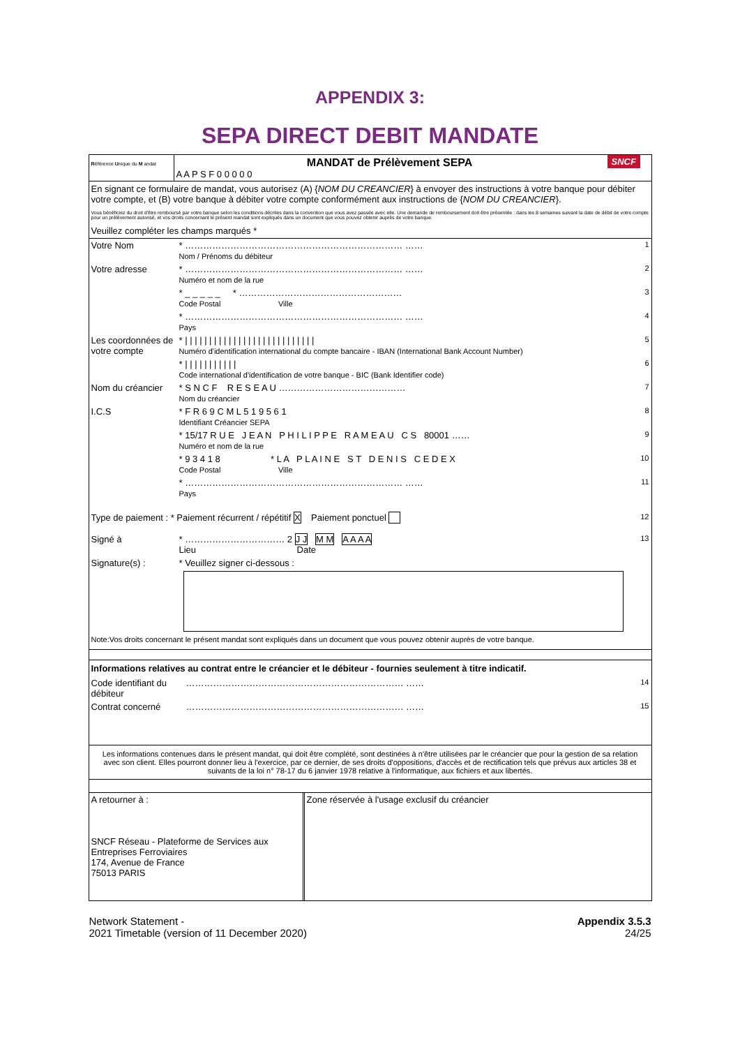APPENDIX 3:
SEPA DIRECT DEBIT MANDATE
| R éférence U nique du M andat | MANDAT de Prélèvement SEPA A A P S F 0 0 0 0 0 | SNCF |
En signant ce formulaire de mandat, vous autorisez (A) {NOM DU CREANCIER} à envoyer des instructions à votre banque pour débiter votre compte, et (B) votre banque à débiter votre compte conformément aux instructions de {NOM DU CREANCIER}.
Vous bénéficiez du droit d'être remboursé par votre banque selon les conditions décrites dans la convention que vous avez passée avec elle. Une demande de remboursement doit être présentée : dans les 8 semaines suivant la date de débit de votre compte pour un prélèvement autorisé, et vos droits concernant le présent mandat sont expliqués dans un document que vous pouvez obtenir auprès de votre banque.
Veuillez compléter les champs marqués *
| Votre Nom | * ……………………………………………………………… …… Nom / Prénoms du débiteur | 1 |
| Votre adresse | * ……………………………………………………………… …… Numéro et nom de la rue | 2 |
| | * _ _ _ _ _ * ……………………………………………… Code Postal Ville | 3 |
| | * ……………………………………………………………… …… Pays | 4 |
| Les coordonnées de votre compte | * / / / / / / / / / / / / / / / / / / / / / / / / / / / Numéro d'identification international du compte bancaire - IBAN (International Bank Account Number) | 5 |
| | * / / / / / / / / / / / Code international d'identification de votre banque - BIC (Bank Identifier code) | 6 |
| Nom du créancier | * S N C F R E S E A U …………………………………… Nom du créancier | 7 |
| I.C.S | * F R 6 9 C M L 5 1 9 5 6 1 Identifiant Créancier SEPA | 8 |
| | * 15/17 R U E J E A N P H I L I P P E R A M E A U C S 80001 …… Numéro et nom de la rue | 9 |
| | * 9 3 4 1 8 * L A P L A I N E S T D E N I S C E D E X Code Postal Ville | 10 |
| | * ……………………………………………………………… …… Pays | 11 |
| Type de paiement : * Paiement récurrent / répétitif X Paiement ponctuel | | 12 |
| Signé à | * …………………………… 2 J J M M A A A A Lieu Date | 13 |
| Signature(s) : | * Veuillez signer ci-dessous : | |
Note:Vos droits concernant le présent mandat sont expliqués dans un document que vous pouvez obtenir auprès de votre banque.
Informations relatives au contrat entre le créancier et le débiteur - fournies seulement à titre indicatif.
| Code identifiant du débiteur | ……………………………………………………………… …… | 14 |
| Contrat concerné | ……………………………………………………………… …… | 15 |
Les informations contenues dans le présent mandat, qui doit être complété, sont destinées à n'être utilisées par le créancier que pour la gestion de sa relation avec son client. Elles pourront donner lieu à l'exercice, par ce dernier, de ses droits d'oppositions, d'accès et de rectification tels que prévus aux articles 38 et suivants de la loi n° 78-17 du 6 janvier 1978 relative à l'informatique, aux fichiers et aux libertés.
| A retourner à : SNCF Réseau - Plateforme de Services aux Entreprises Ferroviaires 174, Avenue de France 75013 PARIS | Zone réservée à l'usage exclusif du créancier |
Network Statement -
2021 Timetable (version of 11 December 2020)
Appendix 3.5.3
24/25